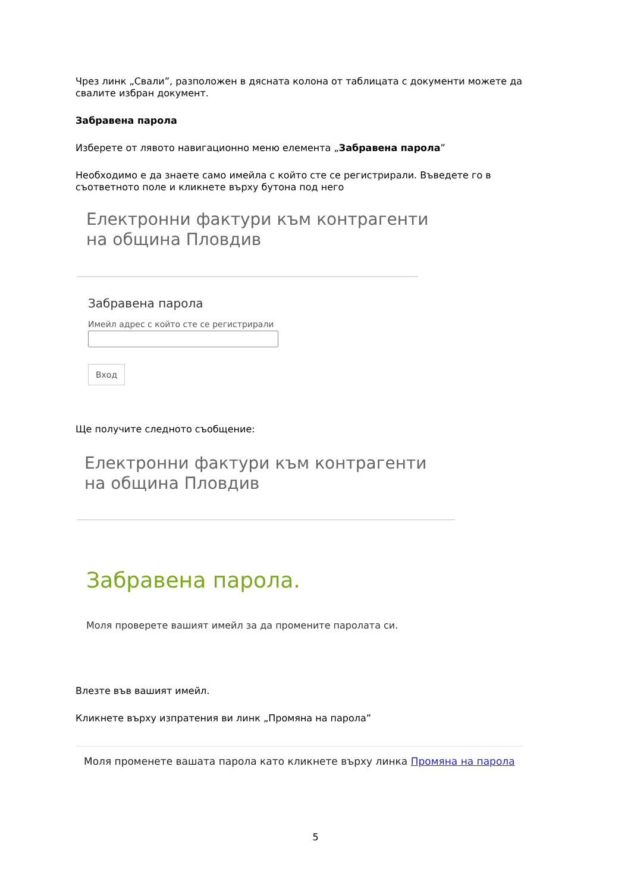Чрез линк „Свали”, разположен в дясната колона от таблицата с документи можете да свалите избран документ.
Забравена парола
Изберете от лявото навигационно меню елемента „Забравена парола”
Необходимо е да знаете само имейла с който сте се регистрирали. Въведете го в съответното поле и кликнете върху бутона под него
Електронни фактури към контрагенти
на община Пловдив
Забравена парола
Имейл адрес с който сте се регистрирали
Вход
Ще получите следното съобщение:
Електронни фактури към контрагенти
на община Пловдив
Забравена парола.
Моля проверете вашият имейл за да промените паролата си.
Влезте във вашият имейл.
Кликнете върху изпратения ви линк „Промяна на парола”
Моля променете вашата парола като кликнете върху линка Промяна на парола
5